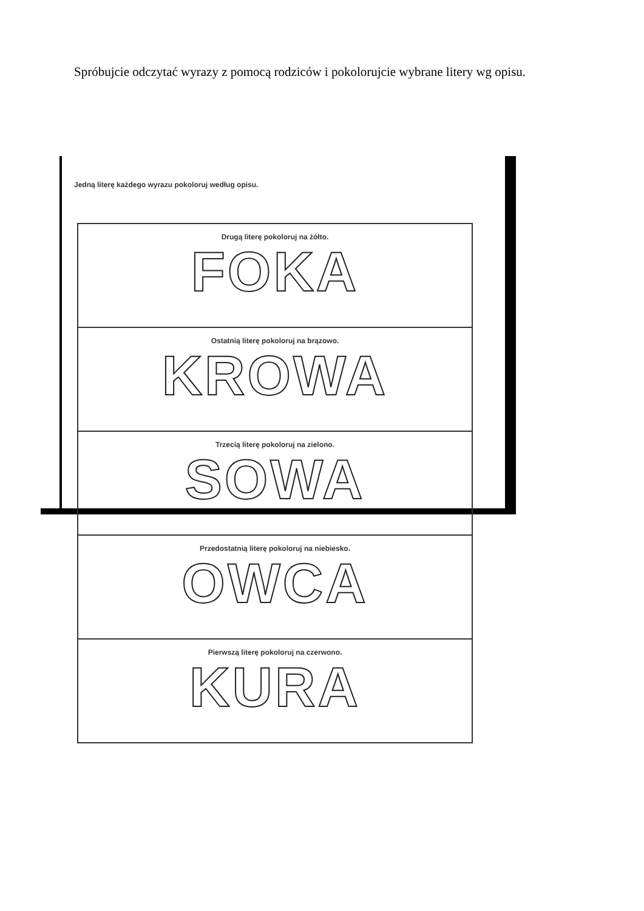Spróbujcie odczytać wyrazy z pomocą rodziców i pokolorujcie wybrane litery wg opisu.
Jedną literę każdego wyrazu pokoloruj według opisu.
Drugą literę pokoloruj na żółto.
FOKA
Ostatnią literę pokoloruj na brązowo.
KROWA
Trzecią literę pokoloruj na zielono.
SOWA
Przedostatnią literę pokoloruj na niebiesko.
OWCA
Pierwszą literę pokoloruj na czerwono.
KURA